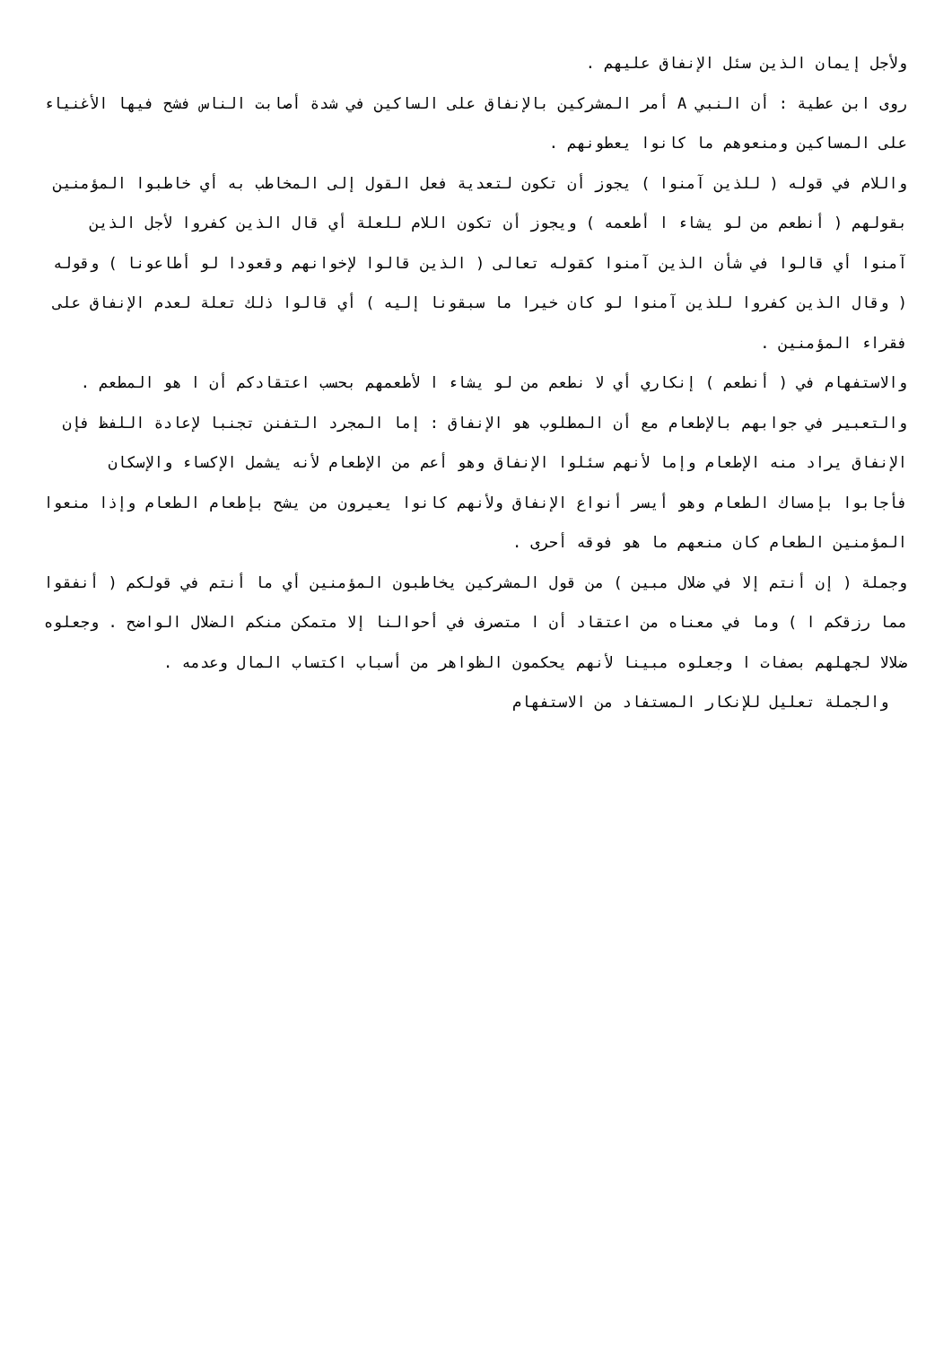ولأجل إيمان الذين سئل الإنفاق عليهم .
روى ابن عطية : أن النبي A أمر المشركين بالإنفاق على الساكين في شدة أصابت الناس فشح فيها الأغنياء على المساكين ومنعوهم ما كانوا يعطونهم .
واللام في قوله ( للذين آمنوا ) يجوز أن تكون لتعدية فعل القول إلى المخاطب به أي خاطبوا المؤمنين بقولهم ( أنطعم من لو يشاء ا أطعمه ) ويجوز أن تكون اللام للعلة أي قال الذين كفروا لأجل الذين آمنوا أي قالوا في شأن الذين آمنوا كقوله تعالى ( الذين قالوا لإخوانهم وقعودا لو أطاعونا ) وقوله ( وقال الذين كفروا للذين آمنوا لو كان خيرا ما سبقونا إليه ) أي قالوا ذلك تعلة لعدم الإنفاق على فقراء المؤمنين .
والاستفهام في ( أنطعم ) إنكاري أي لا نطعم من لو يشاء ا لأطعمهم بحسب اعتقادكم أن ا هو المطعم .
والتعبير في جوابهم بالإطعام مع أن المطلوب هو الإنفاق : إما المجرد التفنن تجنبا لإعادة اللفظ فإن الإنفاق يراد منه الإطعام وإما لأنهم سئلوا الإنفاق وهو أعم من الإطعام لأنه يشمل الإكساء والإسكان فأجابوا بإمساك الطعام وهو أيسر أنواع الإنفاق ولأنهم كانوا يعيرون من يشح بإطعام الطعام وإذا منعوا المؤمنين الطعام كان منعهم ما هو فوقه أحرى .
وجملة ( إن أنتم إلا في ضلال مبين ) من قول المشركين يخاطبون المؤمنين أي ما أنتم في قولكم ( أنفقوا مما رزقكم ا ) وما في معناه من اعتقاد أن ا متصرف في أحوالنا إلا متمكن منكم الضلال الواضح . وجعلوه ضلالا لجهلهم بصفات ا وجعلوه مبينا لأنهم يحكمون الظواهر من أسباب اكتساب المال وعدمه .
والجملة تعليل للإنكار المستفاد من الاستفهام